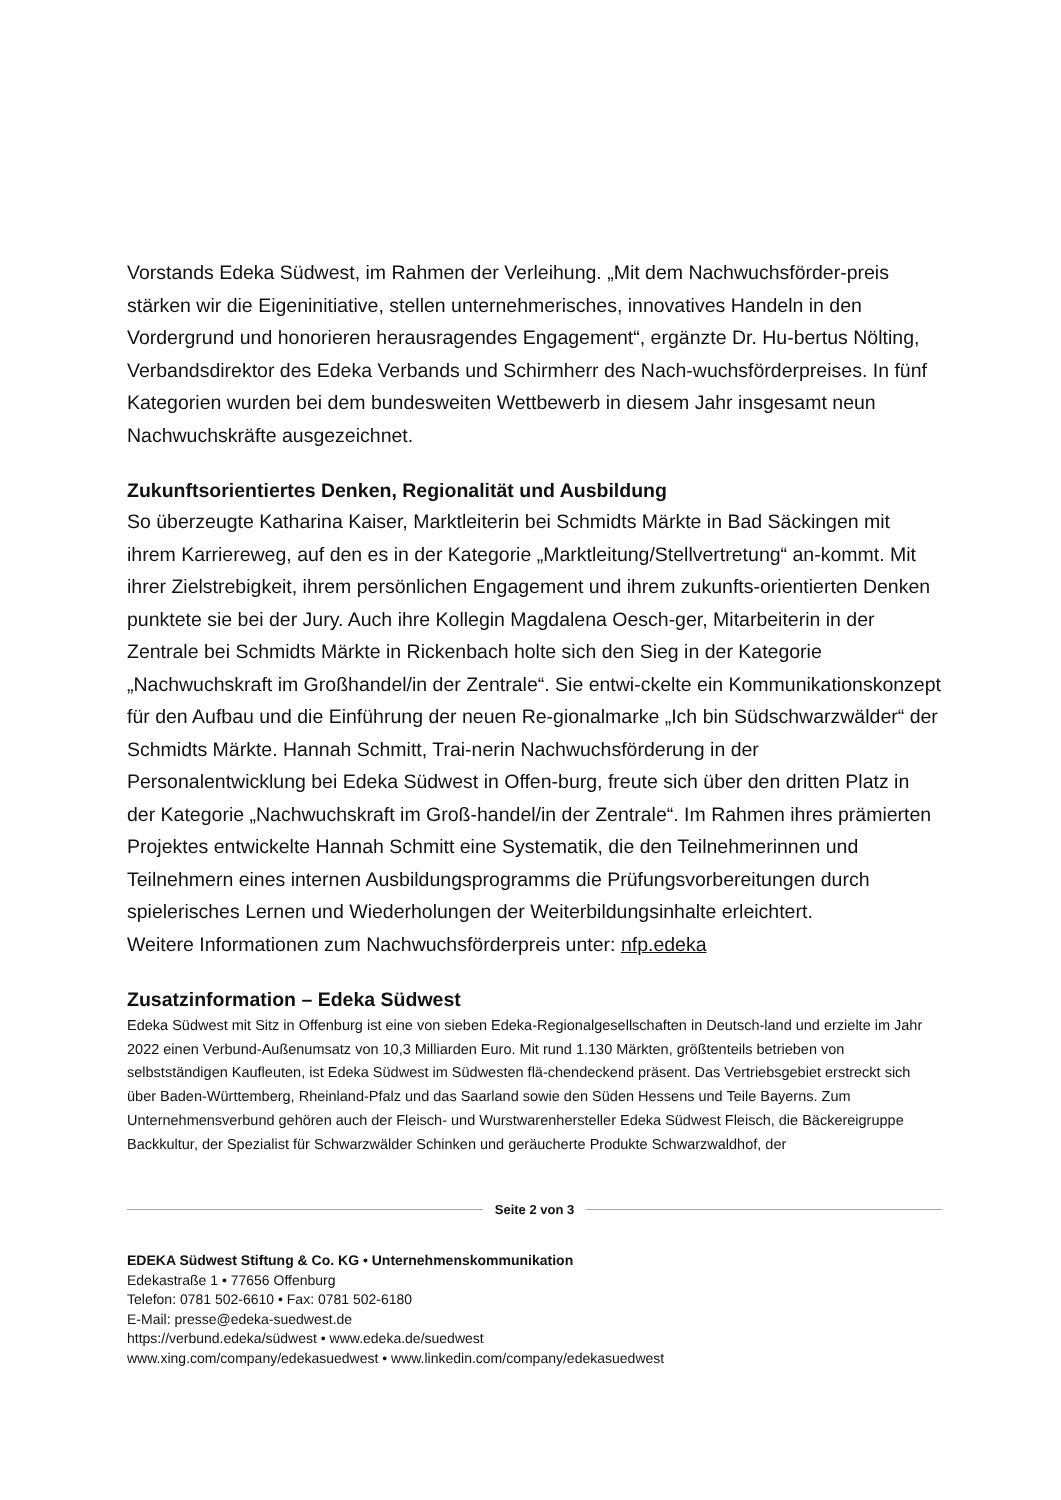Vorstands Edeka Südwest, im Rahmen der Verleihung. „Mit dem Nachwuchsförder-preis stärken wir die Eigeninitiative, stellen unternehmerisches, innovatives Handeln in den Vordergrund und honorieren herausragendes Engagement“, ergänzte Dr. Hu-bertus Nölting, Verbandsdirektor des Edeka Verbands und Schirmherr des Nach-wuchsförderpreises. In fünf Kategorien wurden bei dem bundesweiten Wettbewerb in diesem Jahr insgesamt neun Nachwuchskräfte ausgezeichnet.
Zukunftsorientiertes Denken, Regionalität und Ausbildung
So überzeugte Katharina Kaiser, Marktleiterin bei Schmidts Märkte in Bad Säckingen mit ihrem Karriereweg, auf den es in der Kategorie „Marktleitung/Stellvertretung“ an-kommt. Mit ihrer Zielstrebigkeit, ihrem persönlichen Engagement und ihrem zukunfts-orientierten Denken punktete sie bei der Jury. Auch ihre Kollegin Magdalena Oesch-ger, Mitarbeiterin in der Zentrale bei Schmidts Märkte in Rickenbach holte sich den Sieg in der Kategorie „Nachwuchskraft im Großhandel/in der Zentrale“. Sie entwi-ckelte ein Kommunikationskonzept für den Aufbau und die Einführung der neuen Re-gionalmarke „Ich bin Südschwarzwälder“ der Schmidts Märkte. Hannah Schmitt, Trai-nerin Nachwuchsförderung in der Personalentwicklung bei Edeka Südwest in Offen-burg, freute sich über den dritten Platz in der Kategorie „Nachwuchskraft im Groß-handel/in der Zentrale“. Im Rahmen ihres prämierten Projektes entwickelte Hannah Schmitt eine Systematik, die den Teilnehmerinnen und Teilnehmern eines internen Ausbildungsprogramms die Prüfungsvorbereitungen durch spielerisches Lernen und Wiederholungen der Weiterbildungsinhalte erleichtert.
Weitere Informationen zum Nachwuchsförderpreis unter: nfp.edeka
Zusatzinformation – Edeka Südwest
Edeka Südwest mit Sitz in Offenburg ist eine von sieben Edeka-Regionalgesellschaften in Deutsch-land und erzielte im Jahr 2022 einen Verbund-Außenumsatz von 10,3 Milliarden Euro. Mit rund 1.130 Märkten, größtenteils betrieben von selbstständigen Kaufleuten, ist Edeka Südwest im Südwesten flä-chendeckend präsent. Das Vertriebsgebiet erstreckt sich über Baden-Württemberg, Rheinland-Pfalz und das Saarland sowie den Süden Hessens und Teile Bayerns. Zum Unternehmensverbund gehören auch der Fleisch- und Wurstwarenhersteller Edeka Südwest Fleisch, die Bäckereigruppe Backkultur, der Spezialist für Schwarzwälder Schinken und geräucherte Produkte Schwarzwaldhof, der
Seite 2 von 3
EDEKA Südwest Stiftung & Co. KG • Unternehmenskommunikation
Edekastraße 1 • 77656 Offenburg
Telefon: 0781 502-6610 • Fax: 0781 502-6180
E-Mail: presse@edeka-suedwest.de
https://verbund.edeka/südwest • www.edeka.de/suedwest
www.xing.com/company/edekasuedwest • www.linkedin.com/company/edekasuedwest